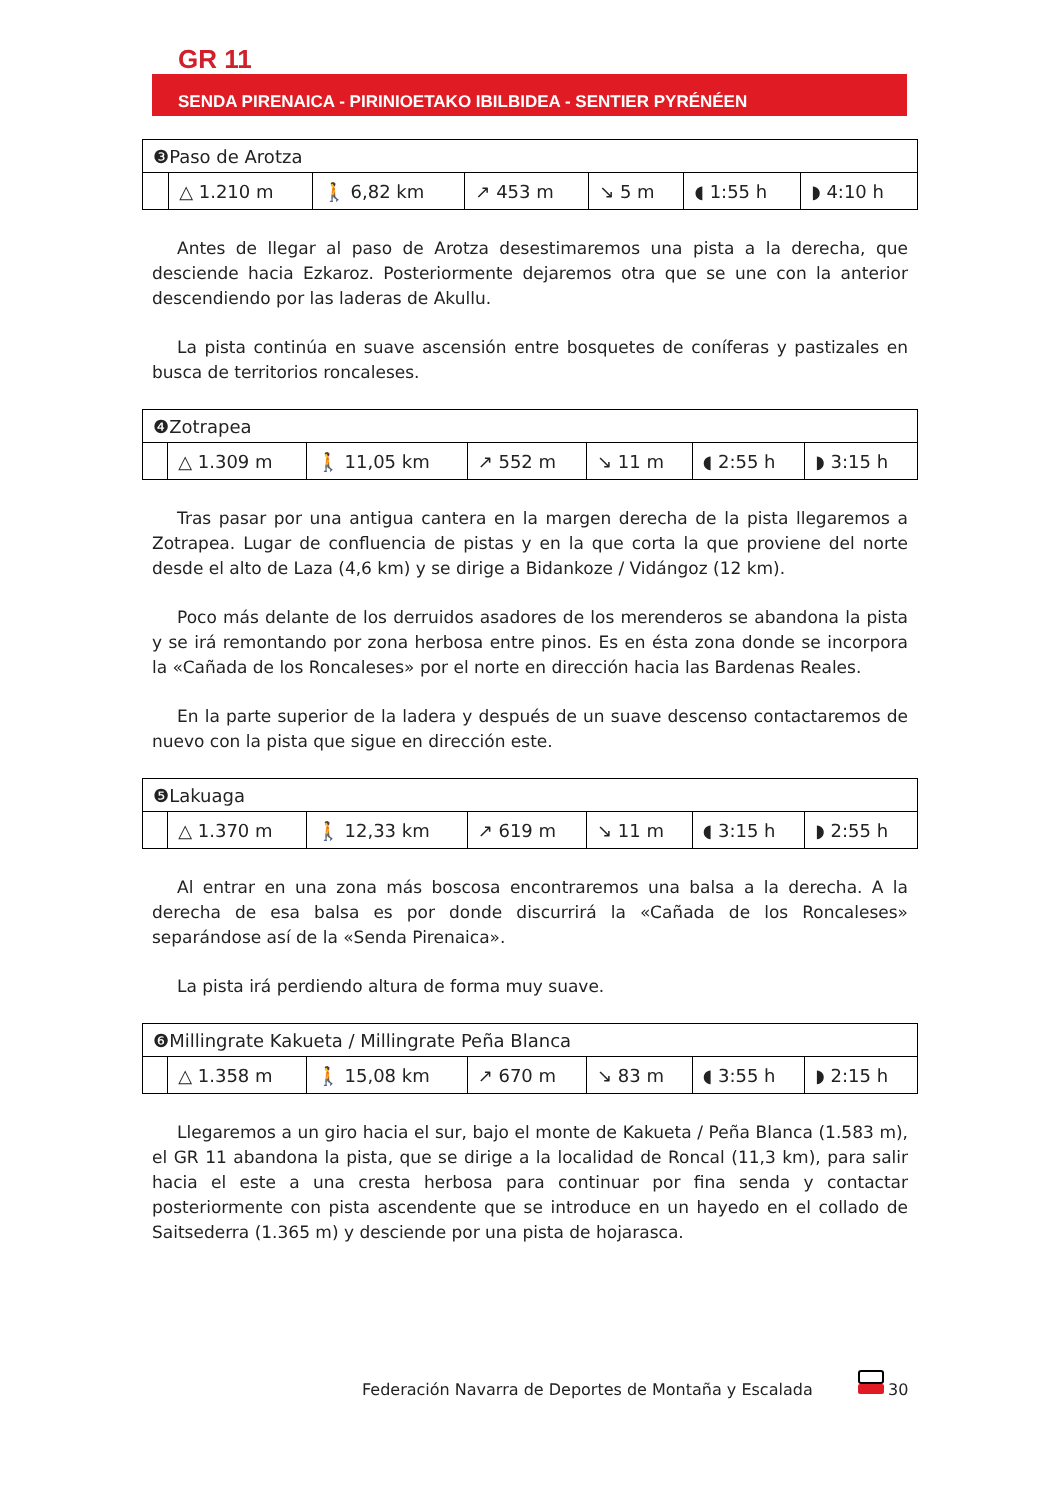GR 11
SENDA PIRENAICA - PIRINIOETAKO IBILBIDEA - SENTIER PYRÉNÉEN
| ❸Paso de Arotza | | | | | | |
| | △ 1.210 m | 🚶 6,82 km | ↗ 453 m | ↘ 5 m | ◖ 1:55 h | ◗ 4:10 h |
Antes de llegar al paso de Arotza desestimaremos una pista a la derecha, que desciende hacia Ezkaroz. Posteriormente dejaremos otra que se une con la anterior descendiendo por las laderas de Akullu.
La pista continúa en suave ascensión entre bosquetes de coníferas y pastizales en busca de territorios roncaleses.
| ❹Zotrapea | | | | | | |
| | △ 1.309 m | 🚶 11,05 km | ↗ 552 m | ↘ 11 m | ◖ 2:55 h | ◗ 3:15 h |
Tras pasar por una antigua cantera en la margen derecha de la pista llegaremos a Zotrapea. Lugar de confluencia de pistas y en la que corta la que proviene del norte desde el alto de Laza (4,6 km) y se dirige a Bidankoze / Vidángoz (12 km).
Poco más delante de los derruidos asadores de los merenderos se abandona la pista y se irá remontando por zona herbosa entre pinos. Es en ésta zona donde se incorpora la «Cañada de los Roncaleses» por el norte en dirección hacia las Bardenas Reales.
En la parte superior de la ladera y después de un suave descenso contactaremos de nuevo con la pista que sigue en dirección este.
| ❺Lakuaga | | | | | | |
| | △ 1.370 m | 🚶 12,33 km | ↗ 619 m | ↘ 11 m | ◖ 3:15 h | ◗ 2:55 h |
Al entrar en una zona más boscosa encontraremos una balsa a la derecha. A la derecha de esa balsa es por donde discurrirá la «Cañada de los Roncaleses» separándose así de la «Senda Pirenaica».
La pista irá perdiendo altura de forma muy suave.
| ❻Millingrate Kakueta / Millingrate Peña Blanca | | | | | | |
| | △ 1.358 m | 🚶 15,08 km | ↗ 670 m | ↘ 83 m | ◖ 3:55 h | ◗ 2:15 h |
Llegaremos a un giro hacia el sur, bajo el monte de Kakueta / Peña Blanca (1.583 m), el GR 11 abandona la pista, que se dirige a la localidad de Roncal (11,3 km), para salir hacia el este a una cresta herbosa para continuar por fina senda y contactar posteriormente con pista ascendente que se introduce en un hayedo en el collado de Saitsederra (1.365 m) y desciende por una pista de hojarasca.
Federación Navarra de Deportes de Montaña y Escalada
30